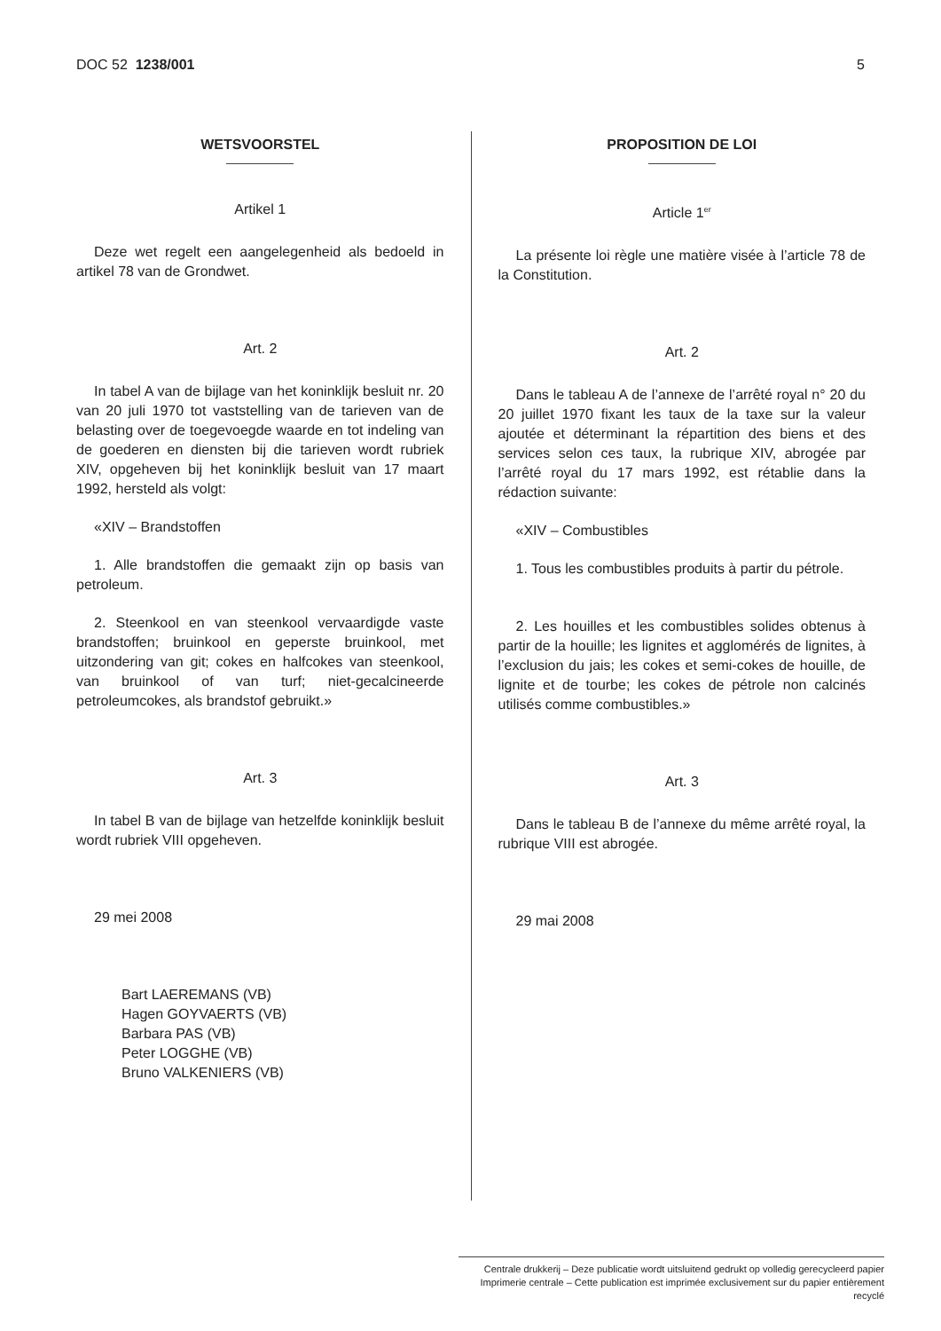DOC 52 1238/001 5
WETSVOORSTEL
Artikel 1
Deze wet regelt een aangelegenheid als bedoeld in artikel 78 van de Grondwet.
Art. 2
In tabel A van de bijlage van het koninklijk besluit nr. 20 van 20 juli 1970 tot vaststelling van de tarieven van de belasting over de toegevoegde waarde en tot indeling van de goederen en diensten bij die tarieven wordt rubriek XIV, opgeheven bij het koninklijk besluit van 17 maart 1992, hersteld als volgt:
«XIV – Brandstoffen
1. Alle brandstoffen die gemaakt zijn op basis van petroleum.
2. Steenkool en van steenkool vervaardigde vaste brandstoffen; bruinkool en geperste bruinkool, met uitzondering van git; cokes en halfcokes van steenkool, van bruinkool of van turf; niet-gecalcineerde petroleumcokes, als brandstof gebruikt.»
Art. 3
In tabel B van de bijlage van hetzelfde koninklijk besluit wordt rubriek VIII opgeheven.
29 mei 2008
Bart LAEREMANS (VB)
Hagen GOYVAERTS (VB)
Barbara PAS (VB)
Peter LOGGHE (VB)
Bruno VALKENIERS (VB)
PROPOSITION DE LOI
Article 1<sup>er</sup>
La présente loi règle une matière visée à l’article 78 de la Constitution.
Art. 2
Dans le tableau A de l’annexe de l’arrêté royal n° 20 du 20 juillet 1970 fixant les taux de la taxe sur la valeur ajoutée et déterminant la répartition des biens et des services selon ces taux, la rubrique XIV, abrogée par l’arrêté royal du 17 mars 1992, est rétablie dans la rédaction suivante:
«XIV – Combustibles
1. Tous les combustibles produits à partir du pétrole.
2. Les houilles et les combustibles solides obtenus à partir de la houille; les lignites et agglomérés de lignites, à l’exclusion du jais; les cokes et semi-cokes de houille, de lignite et de tourbe; les cokes de pétrole non calcinés utilisés comme combustibles.»
Art. 3
Dans le tableau B de l’annexe du même arrêté royal, la rubrique VIII est abrogée.
29 mai 2008
Centrale drukkerij – Deze publicatie wordt uitsluitend gedrukt op volledig gerecycleerd papier
Imprimerie centrale – Cette publication est imprimée exclusivement sur du papier entièrement recyclé